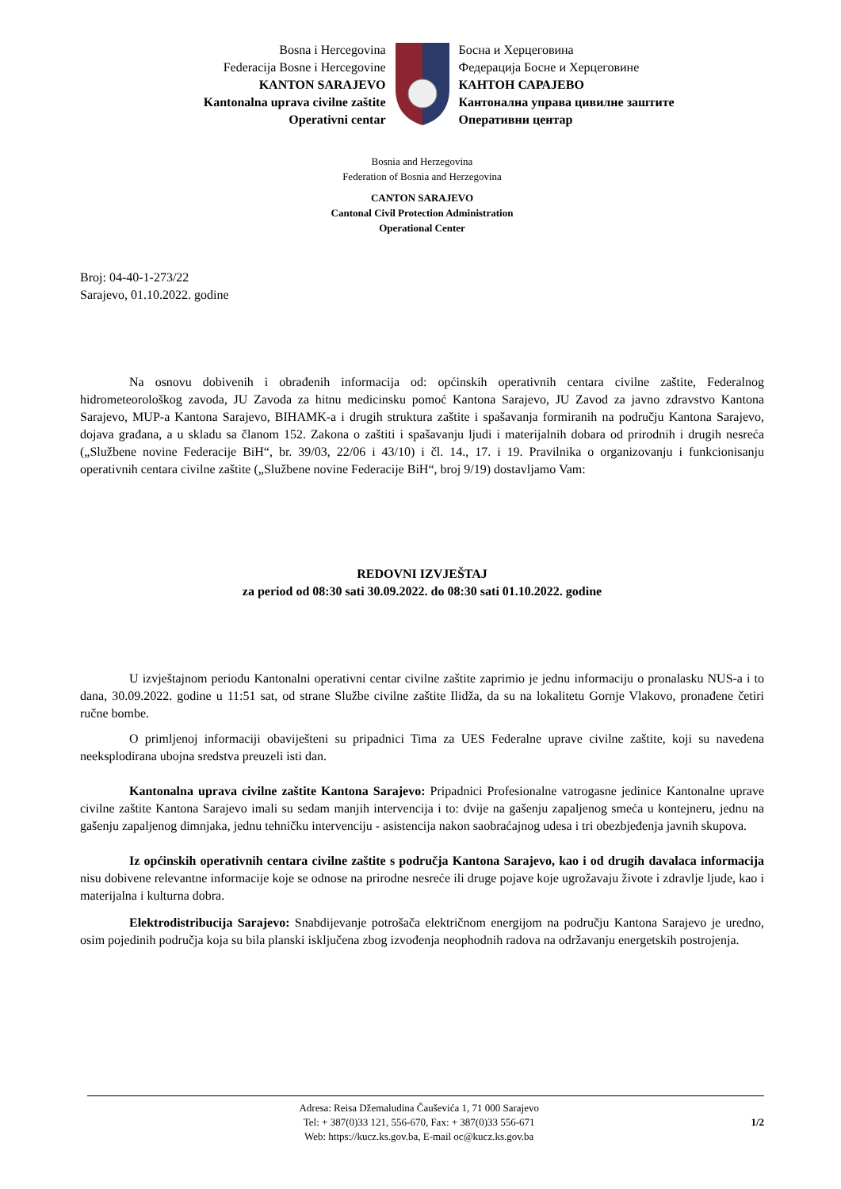Bosna i Hercegovina
Federacija Bosne i Hercegovine
KANTON SARAJEVO
Kantonalna uprava civilne zaštite
Operativni centar
Босна и Херцеговина
Федерација Босне и Херцеговине
КАНТОН САРАЈЕВО
Кантонална управа цивилне заштите
Оперативни центар
Bosnia and Herzegovina
Federation of Bosnia and Herzegovina
CANTON SARAJEVO
Cantonal Civil Protection Administration
Operational Center
Broj: 04-40-1-273/22
Sarajevo, 01.10.2022. godine
Na osnovu dobivenih i obrađenih informacija od: općinskih operativnih centara civilne zaštite, Federalnog hidrometeorološkog zavoda, JU Zavoda za hitnu medicinsku pomoć Kantona Sarajevo, JU Zavod za javno zdravstvo Kantona Sarajevo, MUP-a Kantona Sarajevo, BIHAMK-a i drugih struktura zaštite i spašavanja formiranih na području Kantona Sarajevo, dojava građana, a u skladu sa članom 152. Zakona o zaštiti i spašavanju ljudi i materijalnih dobara od prirodnih i drugih nesreća („Službene novine Federacije BiH“, br. 39/03, 22/06 i 43/10) i čl. 14., 17. i 19. Pravilnika o organizovanju i funkcionisanju operativnih centara civilne zaštite („Službene novine Federacije BiH“, broj 9/19) dostavljamo Vam:
REDOVNI IZVJEŠTAJ
za period od 08:30 sati 30.09.2022. do 08:30 sati 01.10.2022. godine
U izvještajnom periodu Kantonalni operativni centar civilne zaštite zaprimio je jednu informaciju o pronalasku NUS-a i to dana, 30.09.2022. godine u 11:51 sat, od strane Službe civilne zaštite Ilidža, da su na lokalitetu Gornje Vlakovo, pronađene četiri ručne bombe.
O primljenoj informaciji obaviješteni su pripadnici Tima za UES Federalne uprave civilne zaštite, koji su navedena neeksplodirana ubojna sredstva preuzeli isti dan.
Kantonalna uprava civilne zaštite Kantona Sarajevo: Pripadnici Profesionalne vatrogasne jedinice Kantonalne uprave civilne zaštite Kantona Sarajevo imali su sedam manjih intervencija i to: dvije na gašenju zapaljenog smeća u kontejneru, jednu na gašenju zapaljenog dimnjaka, jednu tehničku intervenciju - asistencija nakon saobraćajnog udesa i tri obezbjeđenja javnih skupova.
Iz općinskih operativnih centara civilne zaštite s područja Kantona Sarajevo, kao i od drugih davalaca informacija nisu dobivene relevantne informacije koje se odnose na prirodne nesreće ili druge pojave koje ugrožavaju živote i zdravlje ljude, kao i materijalna i kulturna dobra.
Elektrodistribucija Sarajevo: Snabdijevanje potrošača električnom energijom na području Kantona Sarajevo je uredno, osim pojedinih područja koja su bila planski isključena zbog izvođenja neophodnih radova na održavanju energetskih postrojenja.
Adresa: Reisa Džemaludina Čauševića 1, 71 000 Sarajevo
Tel: + 387(0)33 121, 556-670, Fax: + 387(0)33 556-671
Web: https://kucz.ks.gov.ba, E-mail oc@kucz.ks.gov.ba
1/2